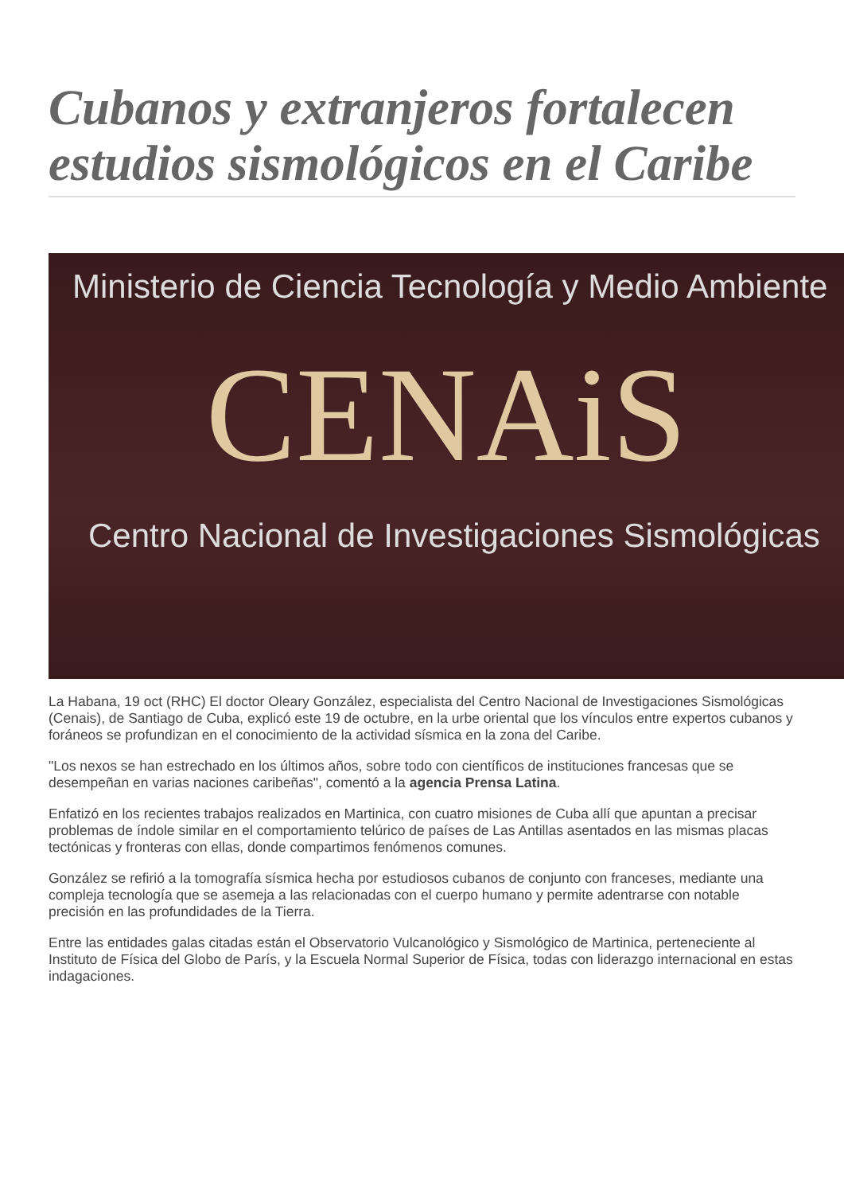Cubanos y extranjeros fortalecen estudios sismológicos en el Caribe
Ministerio de Ciencia Tecnología y Medio Ambiente
CENAiS
Centro Nacional de Investigaciones Sismológicas
La Habana, 19 oct (RHC) El doctor Oleary González, especialista del Centro Nacional de Investigaciones Sismológicas (Cenais), de Santiago de Cuba, explicó este 19 de octubre, en la urbe oriental que los vínculos entre expertos cubanos y foráneos se profundizan en el conocimiento de la actividad sísmica en la zona del Caribe.
"Los nexos se han estrechado en los últimos años, sobre todo con científicos de instituciones francesas que se desempeñan en varias naciones caribeñas", comentó a la agencia Prensa Latina.
Enfatizó en los recientes trabajos realizados en Martinica, con cuatro misiones de Cuba allí que apuntan a precisar problemas de índole similar en el comportamiento telúrico de países de Las Antillas asentados en las mismas placas tectónicas y fronteras con ellas, donde compartimos fenómenos comunes.
González se refirió a la tomografía sísmica hecha por estudiosos cubanos de conjunto con franceses, mediante una compleja tecnología que se asemeja a las relacionadas con el cuerpo humano y permite adentrarse con notable precisión en las profundidades de la Tierra.
Entre las entidades galas citadas están el Observatorio Vulcanológico y Sismológico de Martinica, perteneciente al Instituto de Física del Globo de París, y la Escuela Normal Superior de Física, todas con liderazgo internacional en estas indagaciones.